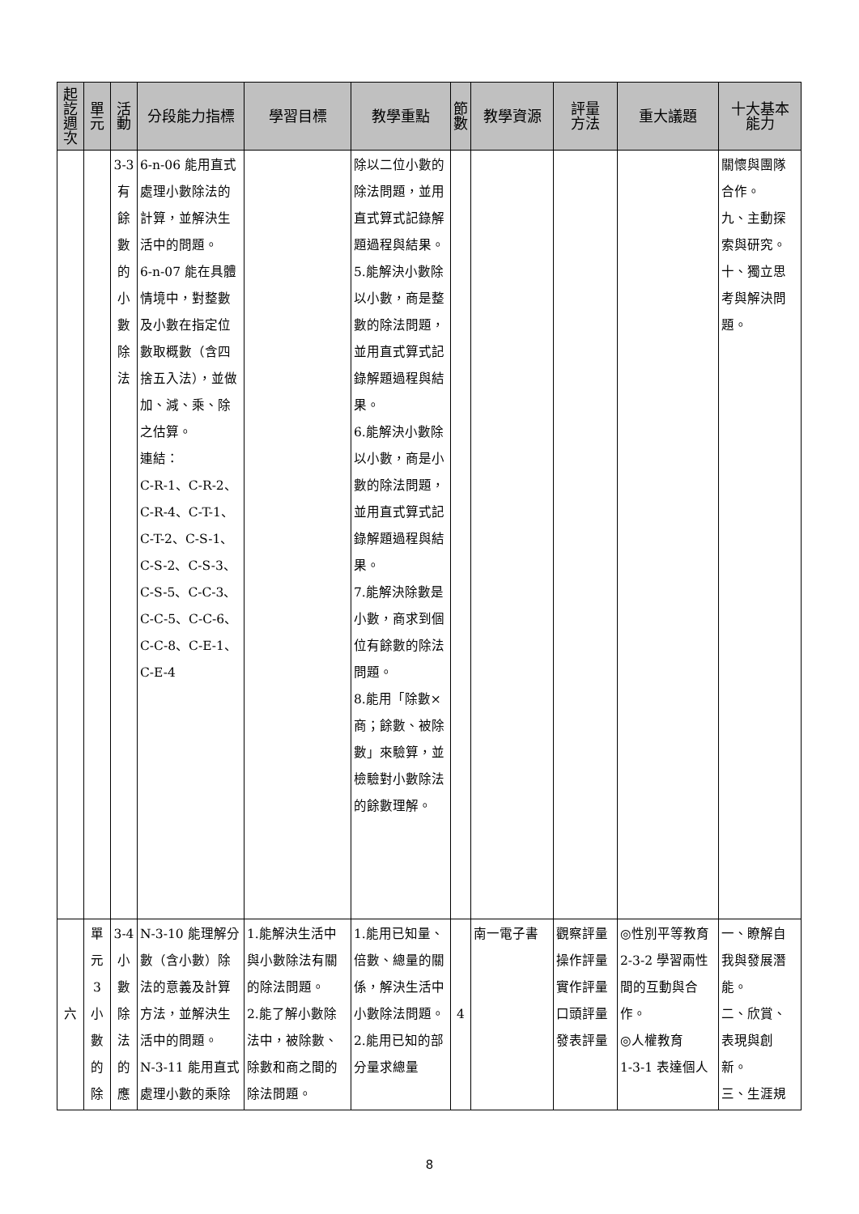| 起 訖 週 次 | 單 元 | 活 動 | 分段能力指標 | 學習目標 | 教學重點 | 節 數 | 教學資源 | 評量 方法 | 重大議題 | 十大基本 能力 |
| --- | --- | --- | --- | --- | --- | --- | --- | --- | --- | --- |
| | | 3-3 有 餘 數 的 小 數 除 法 | 6-n-06 能用直式處理小數除法的計算，並解決生活中的問題。 6-n-07 能在具體情境中，對整數及小數在指定位數取概數（含四捨五入法），並做加、減、乘、除之估算。 連結： C-R-1、C-R-2、C-R-4、C-T-1、C-T-2、C-S-1、C-S-2、C-S-3、C-S-5、C-C-3、C-C-5、C-C-6、C-C-8、C-E-1、C-E-4 | | 除以二位小數的除法問題，並用直式算式記錄解題過程與結果。 5.能解決小數除以小數，商是整數的除法問題，並用直式算式記錄解題過程與結果。 6.能解決小數除以小數，商是小數的除法問題，並用直式算式記錄解題過程與結果。 7.能解決除數是小數，商求到個位有餘數的除法問題。 8.能用「除數×商；餘數、被除數」來驗算，並檢驗對小數除法的餘數理解。 | | | | | 關懷與團隊合作。 九、主動探索與研究。 十、獨立思考與解決問題。 |
| 六 | 單 元 3 小 數 的 除 | 3-4 小 數 除 法 的 應 | N-3-10 能理解分數（含小數）除法的意義及計算方法，並解決生活中的問題。 N-3-11 能用直式處理小數的乘除 | 1.能解決生活中與小數除法有關的除法問題。 2.能了解小數除法中，被除數、除數和商之間的除法問題。 | 1.能用已知量、倍數、總量的關係，解決生活中小數除法問題。 2.能用已知的部分量求總量 | 4 | 南一電子書 | 觀察評量 操作評量 實作評量 口頭評量 發表評量 | ◎性別平等教育 2-3-2 學習兩性間的互動與合作。 ◎人權教育 1-3-1 表達個人 | 一、瞭解自我與發展潛能。 二、欣賞、表現與創新。 三、生涯規 |
8